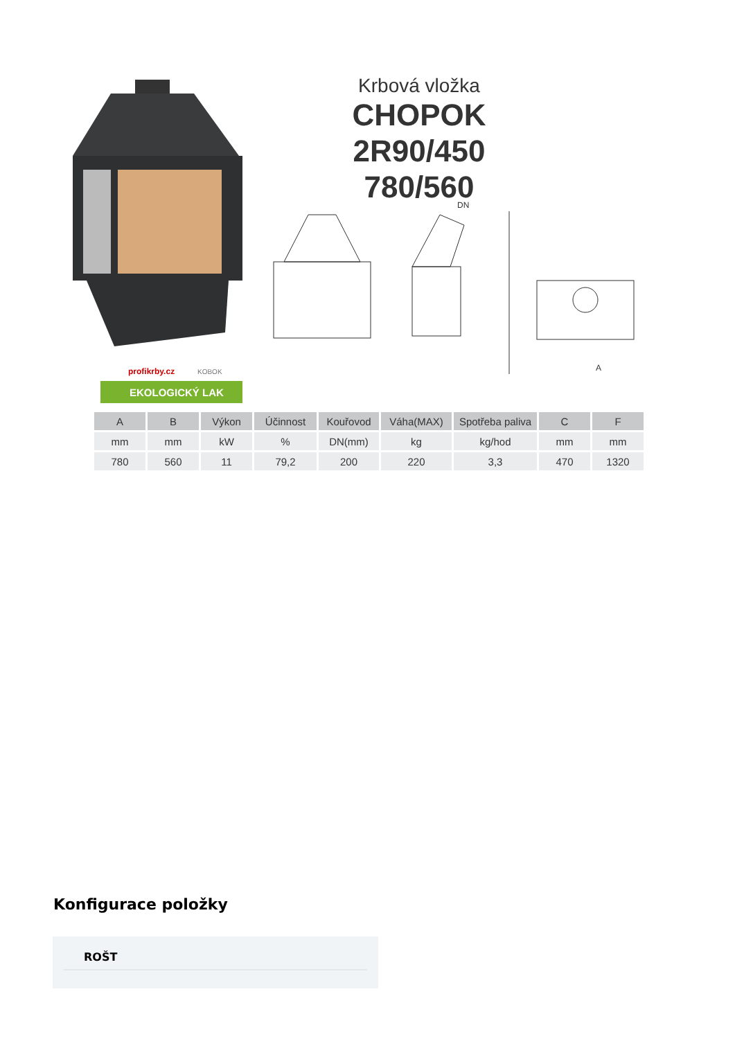profikrby.cz
KOBOK
EKOLOGICKÝ LAK
Krbová vložka
CHOPOK 2R90/450
780/560
DN
A
| A | B | Výkon | Účinnost | Kouřovod | Váha(MAX) | Spotřeba paliva | C | F |
| --- | --- | --- | --- | --- | --- | --- | --- | --- |
| mm | mm | kW | % | DN(mm) | kg | kg/hod | mm | mm |
| 780 | 560 | 11 | 79,2 | 200 | 220 | 3,3 | 470 | 1320 |
Konfigurace položky
ROŠT